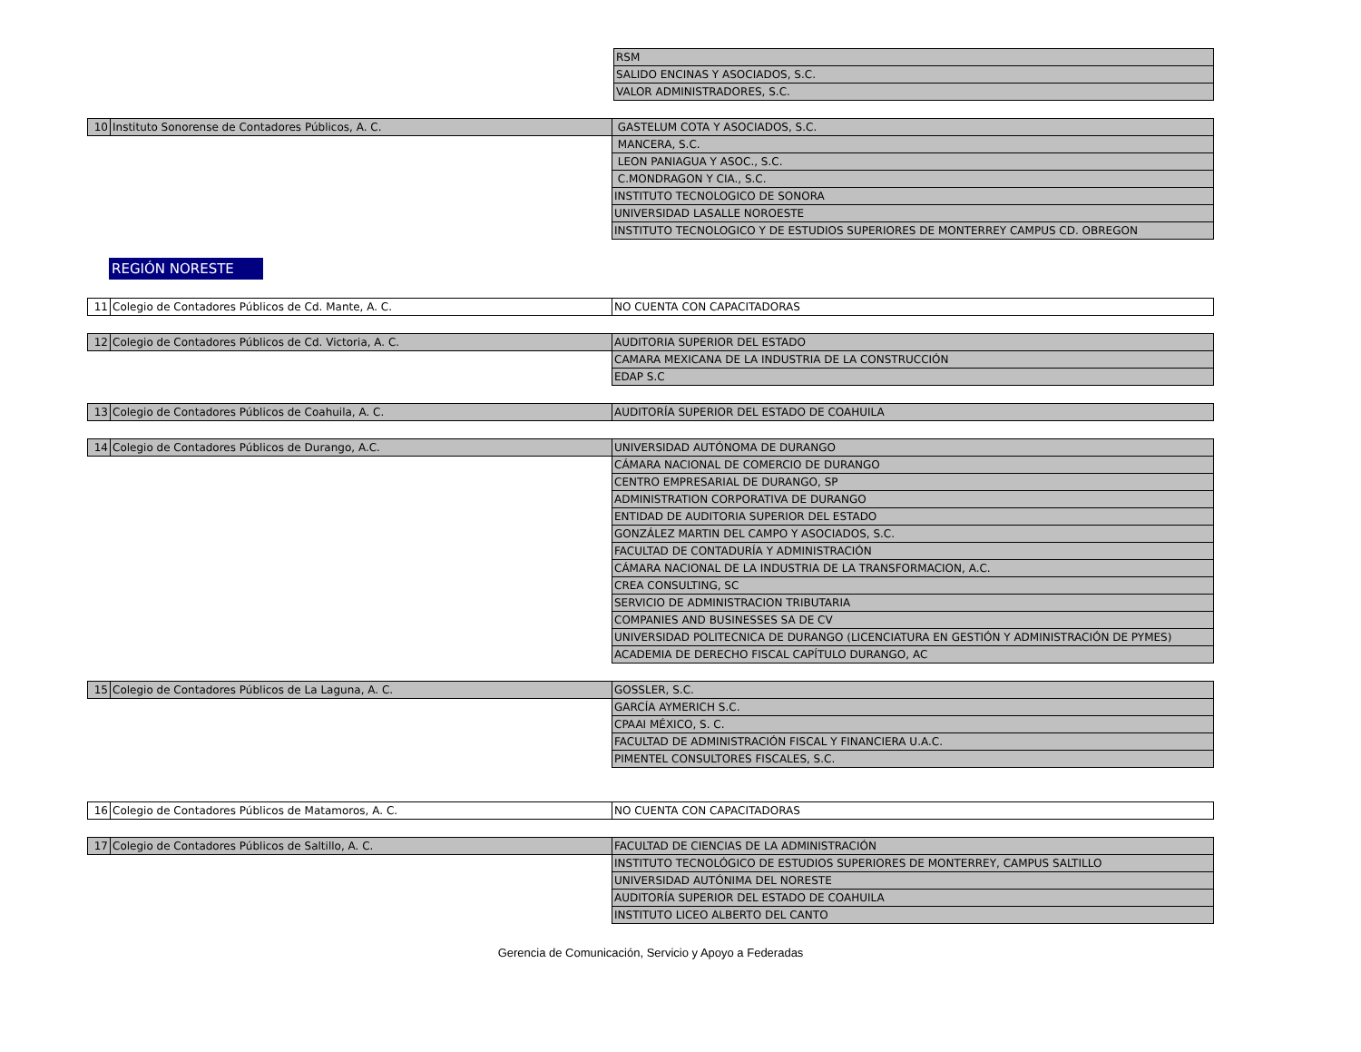| | | RSM |
| | | SALIDO ENCINAS Y ASOCIADOS, S.C. |
| | | VALOR ADMINISTRADORES, S.C. |
| 10 | Instituto Sonorense de Contadores Públicos, A. C. | GASTELUM COTA Y ASOCIADOS, S.C. |
| | | MANCERA, S.C. |
| | | LEON PANIAGUA Y ASOC., S.C. |
| | | C.MONDRAGON Y CIA., S.C. |
| | | INSTITUTO TECNOLOGICO DE SONORA |
| | | UNIVERSIDAD LASALLE NOROESTE |
| | | INSTITUTO TECNOLOGICO Y DE ESTUDIOS SUPERIORES DE MONTERREY CAMPUS CD. OBREGON |
REGIÓN NORESTE
| 11 | Colegio de Contadores Públicos de Cd. Mante, A. C. | NO CUENTA CON CAPACITADORAS |
| 12 | Colegio de Contadores Públicos de Cd. Victoria, A. C. | AUDITORIA SUPERIOR DEL ESTADO |
| | | CAMARA MEXICANA DE LA INDUSTRIA DE LA CONSTRUCCIÓN |
| | | EDAP S.C |
| 13 | Colegio de Contadores Públicos de Coahuila, A. C. | AUDITORÍA SUPERIOR DEL ESTADO DE COAHUILA |
| 14 | Colegio de Contadores Públicos de Durango, A.C. | UNIVERSIDAD AUTÓNOMA DE DURANGO |
| | | CÁMARA NACIONAL DE COMERCIO DE DURANGO |
| | | CENTRO EMPRESARIAL DE DURANGO, SP |
| | | ADMINISTRATION CORPORATIVA DE DURANGO |
| | | ENTIDAD DE AUDITORIA SUPERIOR DEL ESTADO |
| | | GONZÁLEZ MARTIN DEL CAMPO Y ASOCIADOS, S.C. |
| | | FACULTAD DE CONTADURÍA Y ADMINISTRACIÓN |
| | | CÁMARA NACIONAL DE LA INDUSTRIA DE LA TRANSFORMACION, A.C. |
| | | CREA CONSULTING, SC |
| | | SERVICIO DE ADMINISTRACION TRIBUTARIA |
| | | COMPANIES AND BUSINESSES SA DE CV |
| | | UNIVERSIDAD POLITECNICA DE DURANGO (LICENCIATURA EN GESTIÓN Y ADMINISTRACIÓN DE PYMES) |
| | | ACADEMIA DE DERECHO FISCAL CAPÍTULO DURANGO, AC |
| 15 | Colegio de Contadores Públicos de La Laguna, A. C. | GOSSLER, S.C. |
| | | GARCÍA AYMERICH S.C. |
| | | CPAAI MÉXICO, S. C. |
| | | FACULTAD DE ADMINISTRACIÓN FISCAL Y FINANCIERA U.A.C. |
| | | PIMENTEL CONSULTORES FISCALES, S.C. |
| 16 | Colegio de Contadores Públicos de Matamoros, A. C. | NO CUENTA CON CAPACITADORAS |
| 17 | Colegio de Contadores Públicos de Saltillo, A. C. | FACULTAD DE CIENCIAS DE LA ADMINISTRACIÓN |
| | | INSTITUTO TECNOLÓGICO DE ESTUDIOS SUPERIORES DE MONTERREY, CAMPUS SALTILLO |
| | | UNIVERSIDAD AUTÓNIMA DEL NORESTE |
| | | AUDITORÍA SUPERIOR DEL ESTADO DE COAHUILA |
| | | INSTITUTO LICEO ALBERTO DEL CANTO |
Gerencia de Comunicación, Servicio y Apoyo a Federadas